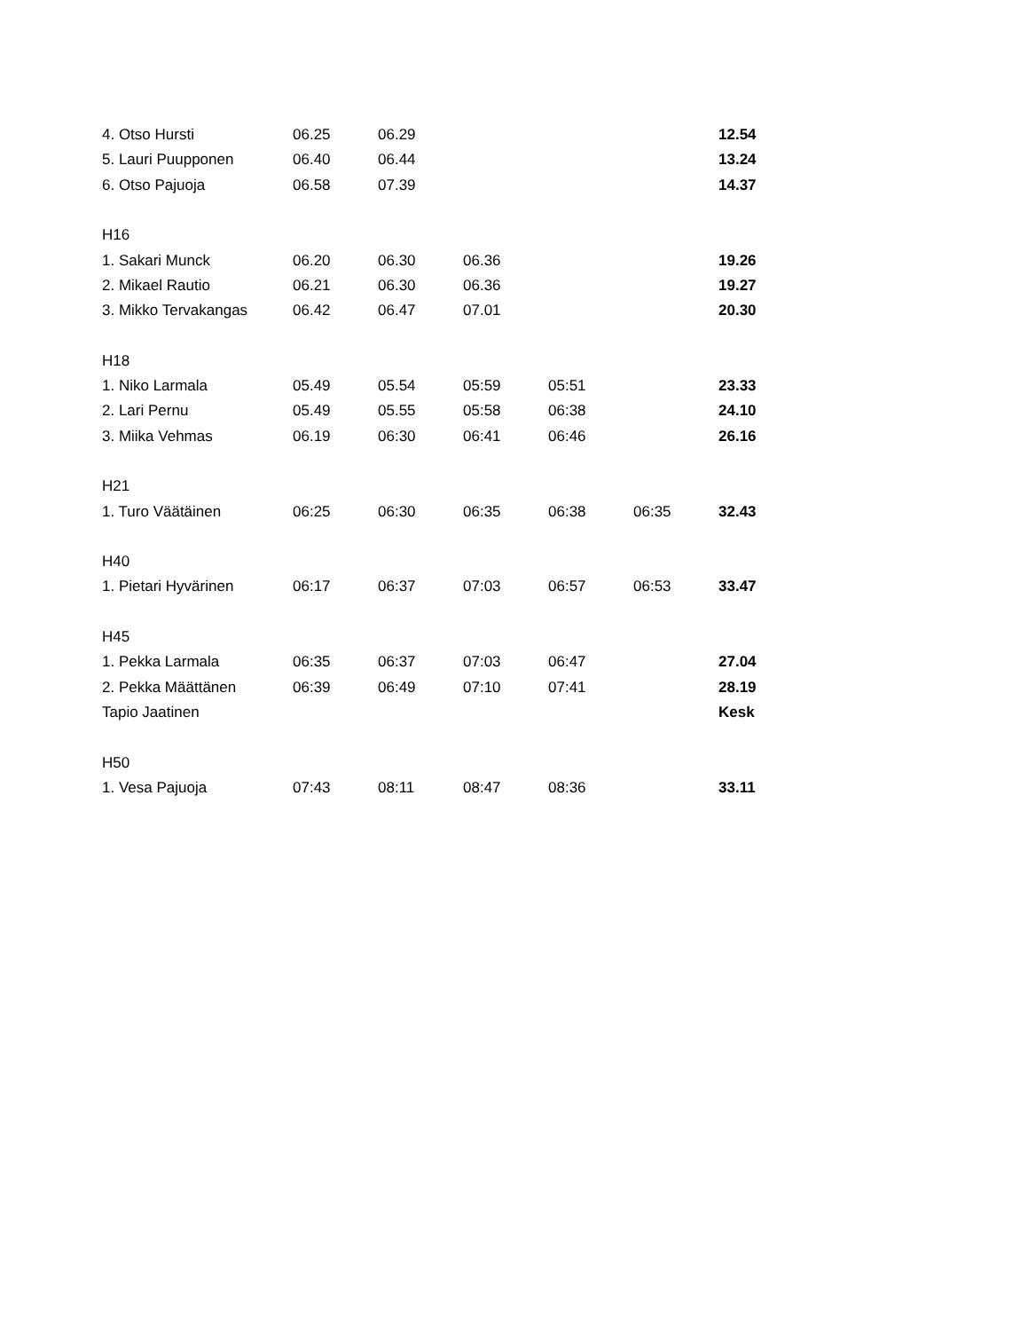| 4. Otso Hursti | 06.25 | 06.29 | | | | 12.54 |
| 5. Lauri Puupponen | 06.40 | 06.44 | | | | 13.24 |
| 6. Otso Pajuoja | 06.58 | 07.39 | | | | 14.37 |
| H16 | | | | | | |
| 1. Sakari Munck | 06.20 | 06.30 | 06.36 | | | 19.26 |
| 2. Mikael Rautio | 06.21 | 06.30 | 06.36 | | | 19.27 |
| 3. Mikko Tervakangas | 06.42 | 06.47 | 07.01 | | | 20.30 |
| H18 | | | | | | |
| 1. Niko Larmala | 05.49 | 05.54 | 05:59 | 05:51 | | 23.33 |
| 2. Lari Pernu | 05.49 | 05.55 | 05:58 | 06:38 | | 24.10 |
| 3. Miika Vehmas | 06.19 | 06:30 | 06:41 | 06:46 | | 26.16 |
| H21 | | | | | | |
| 1. Turo Väätäinen | 06:25 | 06:30 | 06:35 | 06:38 | 06:35 | 32.43 |
| H40 | | | | | | |
| 1. Pietari Hyvärinen | 06:17 | 06:37 | 07:03 | 06:57 | 06:53 | 33.47 |
| H45 | | | | | | |
| 1. Pekka Larmala | 06:35 | 06:37 | 07:03 | 06:47 | | 27.04 |
| 2. Pekka Määttänen | 06:39 | 06:49 | 07:10 | 07:41 | | 28.19 |
| Tapio Jaatinen | | | | | | Kesk |
| H50 | | | | | | |
| 1. Vesa Pajuoja | 07:43 | 08:11 | 08:47 | 08:36 | | 33.11 |